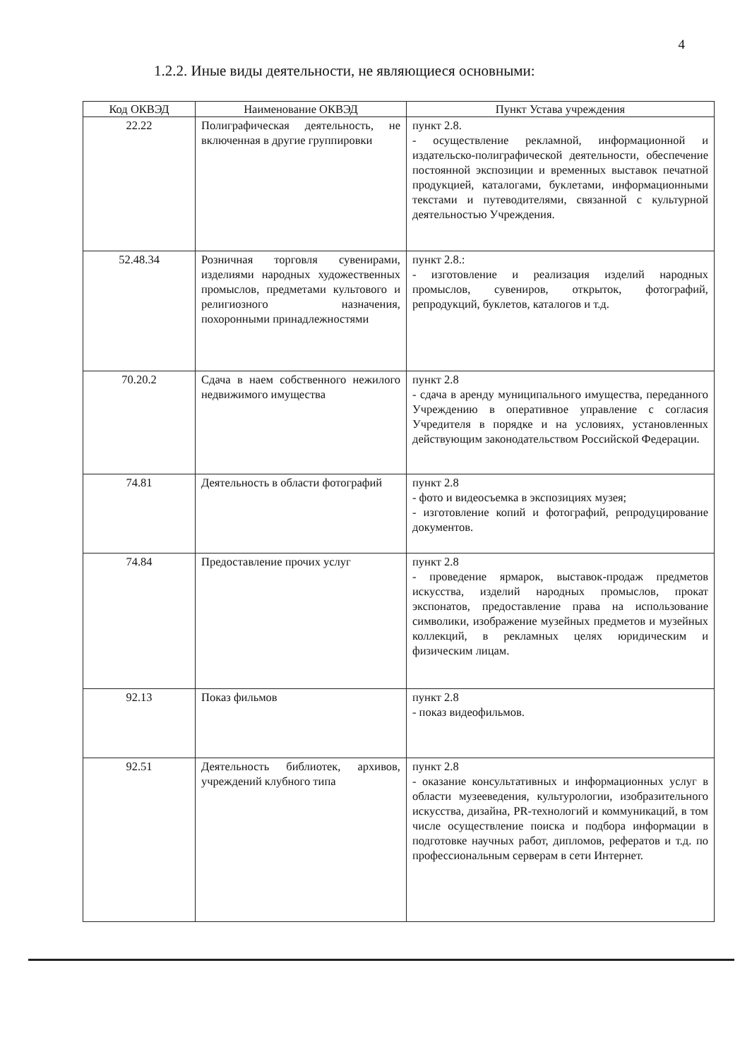4
1.2.2. Иные виды деятельности, не являющиеся основными:
| Код ОКВЭД | Наименование ОКВЭД | Пункт Устава учреждения |
| --- | --- | --- |
| 22.22 | Полиграфическая деятельность, не включенная в другие группировки | пункт 2.8. - осуществление рекламной, информационной и издательско-полиграфической деятельности, обеспечение постоянной экспозиции и временных выставок печатной продукцией, каталогами, буклетами, информационными текстами и путеводителями, связанной с культурной деятельностью Учреждения. |
| 52.48.34 | Розничная торговля сувенирами, изделиями народных художественных промыслов, предметами культового и религиозного назначения, похоронными принадлежностями | пункт 2.8.: - изготовление и реализация изделий народных промыслов, сувениров, открыток, фотографий, репродукций, буклетов, каталогов и т.д. |
| 70.20.2 | Сдача в наем собственного нежилого недвижимого имущества | пункт 2.8 - сдача в аренду муниципального имущества, переданного Учреждению в оперативное управление с согласия Учредителя в порядке и на условиях, установленных действующим законодательством Российской Федерации. |
| 74.81 | Деятельность в области фотографий | пункт 2.8 - фото и видеосъемка в экспозициях музея; - изготовление копий и фотографий, репродуцирование документов. |
| 74.84 | Предоставление прочих услуг | пункт 2.8 - проведение ярмарок, выставок-продаж предметов искусства, изделий народных промыслов, прокат экспонатов, предоставление права на использование символики, изображение музейных предметов и музейных коллекций, в рекламных целях юридическим и физическим лицам. |
| 92.13 | Показ фильмов | пункт 2.8 - показ видеофильмов. |
| 92.51 | Деятельность библиотек, архивов, учреждений клубного типа | пункт 2.8 - оказание консультативных и информационных услуг в области музееведения, культурологии, изобразительного искусства, дизайна, PR-технологий и коммуникаций, в том числе осуществление поиска и подбора информации в подготовке научных работ, дипломов, рефератов и т.д. по профессиональным серверам в сети Интернет. |